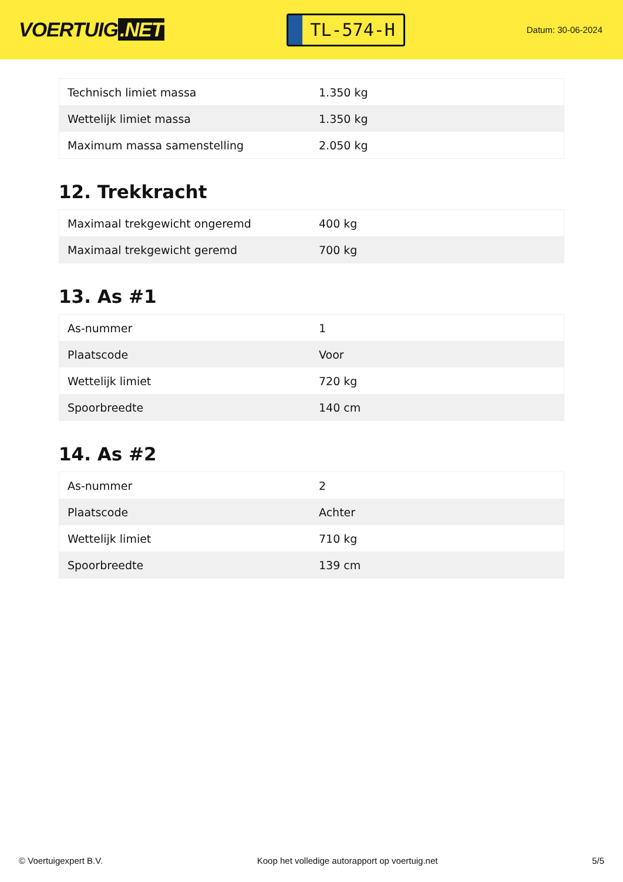VOERTUIG.NET
TL-574-H
Datum: 30-06-2024
| Technisch limiet massa | 1.350 kg |
| Wettelijk limiet massa | 1.350 kg |
| Maximum massa samenstelling | 2.050 kg |
12. Trekkracht
| Maximaal trekgewicht ongeremd | 400 kg |
| Maximaal trekgewicht geremd | 700 kg |
13. As #1
| As-nummer | 1 |
| Plaatscode | Voor |
| Wettelijk limiet | 720 kg |
| Spoorbreedte | 140 cm |
14. As #2
| As-nummer | 2 |
| Plaatscode | Achter |
| Wettelijk limiet | 710 kg |
| Spoorbreedte | 139 cm |
© Voertuigexpert B.V. Koop het volledige autorapport op voertuig.net 5/5